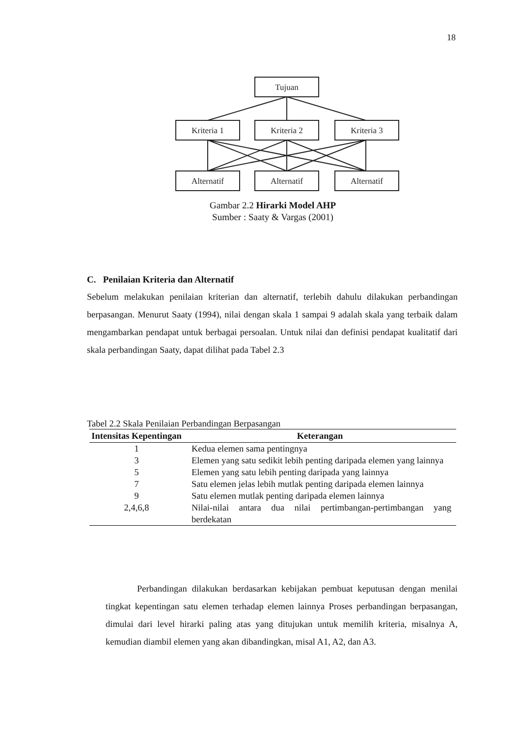18
Tujuan
Kriteria 1
Kriteria 2
Kriteria 3
Alternatif
Alternatif
Alternatif
Gambar 2.2 Hirarki Model AHP
Sumber : Saaty & Vargas (2001)
C. Penilaian Kriteria dan Alternatif
Sebelum melakukan penilaian kriterian dan alternatif, terlebih dahulu dilakukan perbandingan berpasangan. Menurut Saaty (1994), nilai dengan skala 1 sampai 9 adalah skala yang terbaik dalam mengambarkan pendapat untuk berbagai persoalan. Untuk nilai dan definisi pendapat kualitatif dari skala perbandingan Saaty, dapat dilihat pada Tabel 2.3
Tabel 2.2 Skala Penilaian Perbandingan Berpasangan
| Intensitas Kepentingan | Keterangan |
| --- | --- |
| 1 | Kedua elemen sama pentingnya |
| 3 | Elemen yang satu sedikit lebih penting daripada elemen yang lainnya |
| 5 | Elemen yang satu lebih penting daripada yang lainnya |
| 7 | Satu elemen jelas lebih mutlak penting daripada elemen lainnya |
| 9 | Satu elemen mutlak penting daripada elemen lainnya |
| 2,4,6,8 | Nilai-nilai antara dua nilai pertimbangan-pertimbangan yang berdekatan |
Perbandingan dilakukan berdasarkan kebijakan pembuat keputusan dengan menilai tingkat kepentingan satu elemen terhadap elemen lainnya Proses perbandingan berpasangan, dimulai dari level hirarki paling atas yang ditujukan untuk memilih kriteria, misalnya A, kemudian diambil elemen yang akan dibandingkan, misal A1, A2, dan A3.